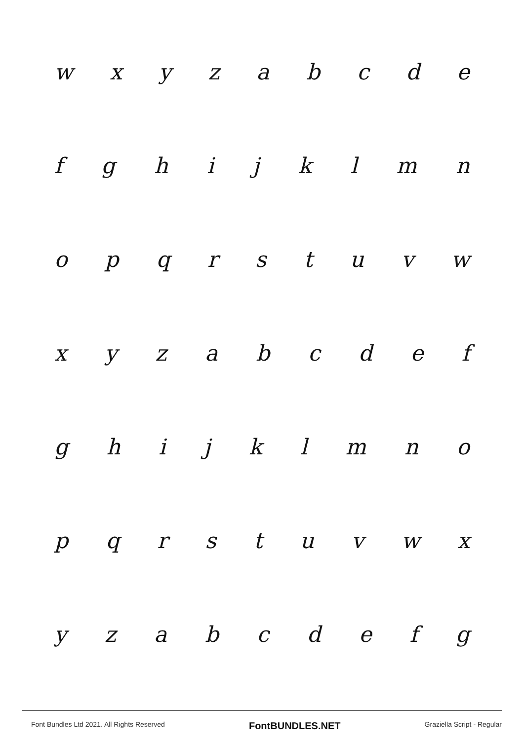wxyzabcde
fghijklmn
opqrstuvw
xyzabcdef
ghijklmno
pqrstuvwx
yzabcdefg
Font Bundles Ltd 2021. All Rights Reserved FontBUNDLES.NET Graziella Script - Regular